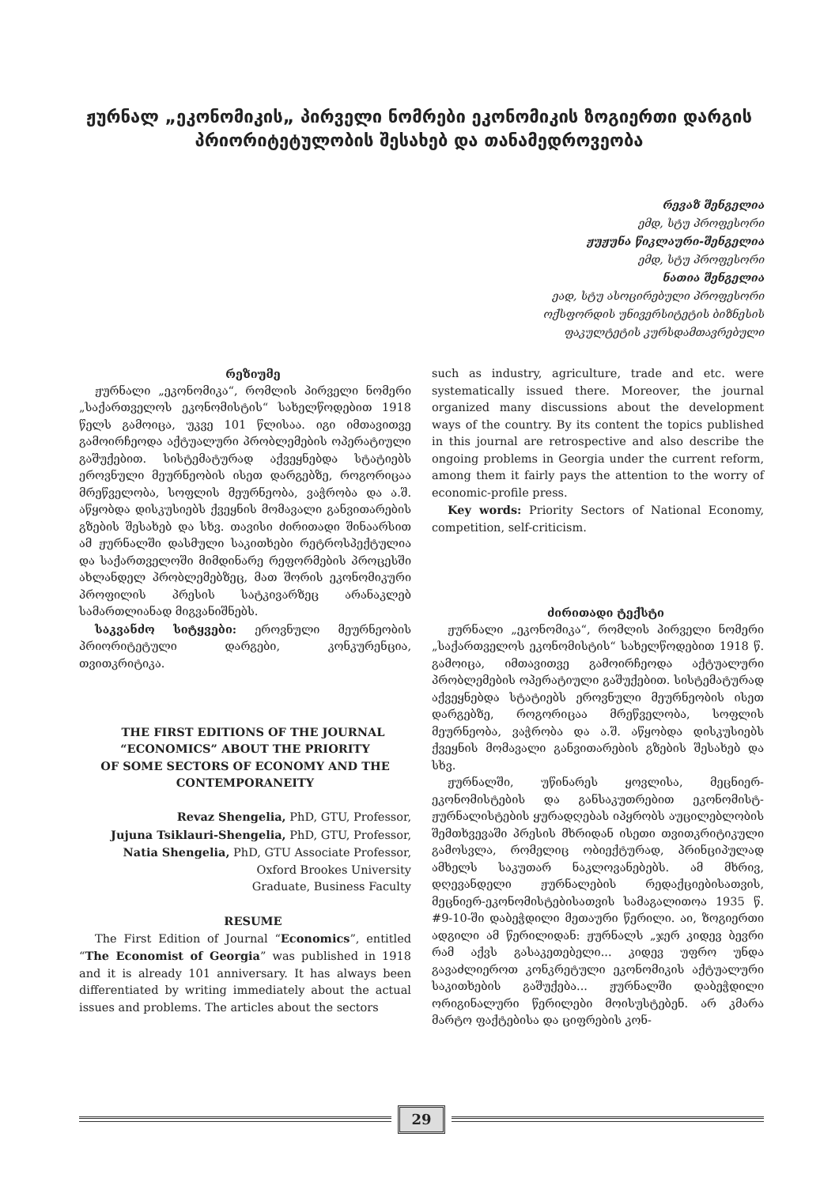ჟურნალ „ეკონომიკის„ პირველი ნომრები ეკონომიკის ზოგიერთი დარგის პრიორიტეტულობის შესახებ და თანამედროვეობა
რევაზ შენგელია
ემდ, სტუ პროფესორი
ჟუჟუნა წიკლაური-შენგელია
ემდ, სტუ პროფესორი
ნათია შენგელია
ეად, სტუ ასოცირებული პროფესორი
ოქსფორდის უნივერსიტეტის ბიზნესის
ფაკულტეტის კურსდამთავრებული
რეზიუმე
ჟურნალი „ეკონომიკა“, რომლის პირველი ნომერი „საქართველოს ეკონომისტის“ სახელწოდებით 1918 წელს გამოიცა, უკვე 101 წლისაა. იგი იმთავითვე გამოირჩეოდა აქტუალური პრობლემების ოპერატიული გაშუქებით. სისტემატურად აქვეყნებდა სტატიებს ეროვნული მეურნეობის ისეთ დარგებზე, როგორიცაა მრეწველობა, სოფლის მეურნეობა, ვაჭრობა და ა.შ. აწყობდა დისკუსიებს ქვეყნის მომავალი განვითარების გზების შესახებ და სხვ. თავისი ძირითადი შინაარსით ამ ჟურნალში დასმული საკითხები რეტროსპექტულია და საქართველოში მიმდინარე რეფორმების პროცესში ახლანდელ პრობლემებზეც, მათ შორის ეკონომიკური პროფილის პრესის სატკივარზეც არანაკლებ სამართლიანად მიგვანიშნებს.
საკვანძო სიტყვები: ეროვნული მეურნეობის პრიორიტეტული დარგები, კონკურენცია, თვითკრიტიკა.
THE FIRST EDITIONS OF THE JOURNAL
“ECONOMICS” ABOUT THE PRIORITY
OF SOME SECTORS OF ECONOMY AND THE
CONTEMPORANEITY
Revaz Shengelia, PhD, GTU, Professor,
Jujuna Tsiklauri-Shengelia, PhD, GTU, Professor,
Natia Shengelia, PhD, GTU Associate Professor,
Oxford Brookes University
Graduate, Business Faculty
RESUME
The First Edition of Journal “Economics”, entitled “The Economist of Georgia” was published in 1918 and it is already 101 anniversary. It has always been differentiated by writing immediately about the actual issues and problems. The articles about the sectors
such as industry, agriculture, trade and etc. were systematically issued there. Moreover, the journal organized many discussions about the development ways of the country. By its content the topics published in this journal are retrospective and also describe the ongoing problems in Georgia under the current reform, among them it fairly pays the attention to the worry of economic-profile press.
Key words: Priority Sectors of National Economy, competition, self-criticism.
ძირითადი ტექსტი
ჟურნალი „ეკონომიკა“, რომლის პირველი ნომერი „საქართველოს ეკონომისტის“ სახელწოდებით 1918 წ. გამოიცა, იმთავითვე გამოირჩეოდა აქტუალური პრობლემების ოპერატიული გაშუქებით. სისტემატურად აქვეყნებდა სტატიებს ეროვნული მეურნეობის ისეთ დარგებზე, როგორიცაა მრეწველობა, სოფლის მეურნეობა, ვაჭრობა და ა.შ. აწყობდა დისკუსიებს ქვეყნის მომავალი განვითარების გზების შესახებ და სხვ.
ჟურნალში, უწინარეს ყოვლისა, მეცნიერ-ეკონომისტების და განსაკუთრებით ეკონომისტ-ჟურნალისტების ყურადღებას იპყრობს აუცილებლობის შემთხვევაში პრესის მხრიდან ისეთი თვითკრიტიკული გამოსვლა, რომელიც ობიექტურად, პრინციპულად ამხელს საკუთარ ნაკლოვანებებს. ამ მხრივ, დღევანდელი ჟურნალების რედაქციებისათვის, მეცნიერ-ეკონომისტებისათვის სამაგალითოა 1935 წ. #9-10-ში დაბეჭდილი მეთაური წერილი. აი, ზოგიერთი ადგილი ამ წერილიდან: ჟურნალს „ჯერ კიდევ ბევრი რამ აქვს გასაკეთებელი... კიდევ უფრო უნდა გავაძლიეროთ კონკრეტული ეკონომიკის აქტუალური საკითხების გაშუქება... ჟურნალში დაბეჭდილი ორიგინალური წერილები მოისუსტებენ. არ კმარა მარტო ფაქტებისა და ციფრების კონ-
29